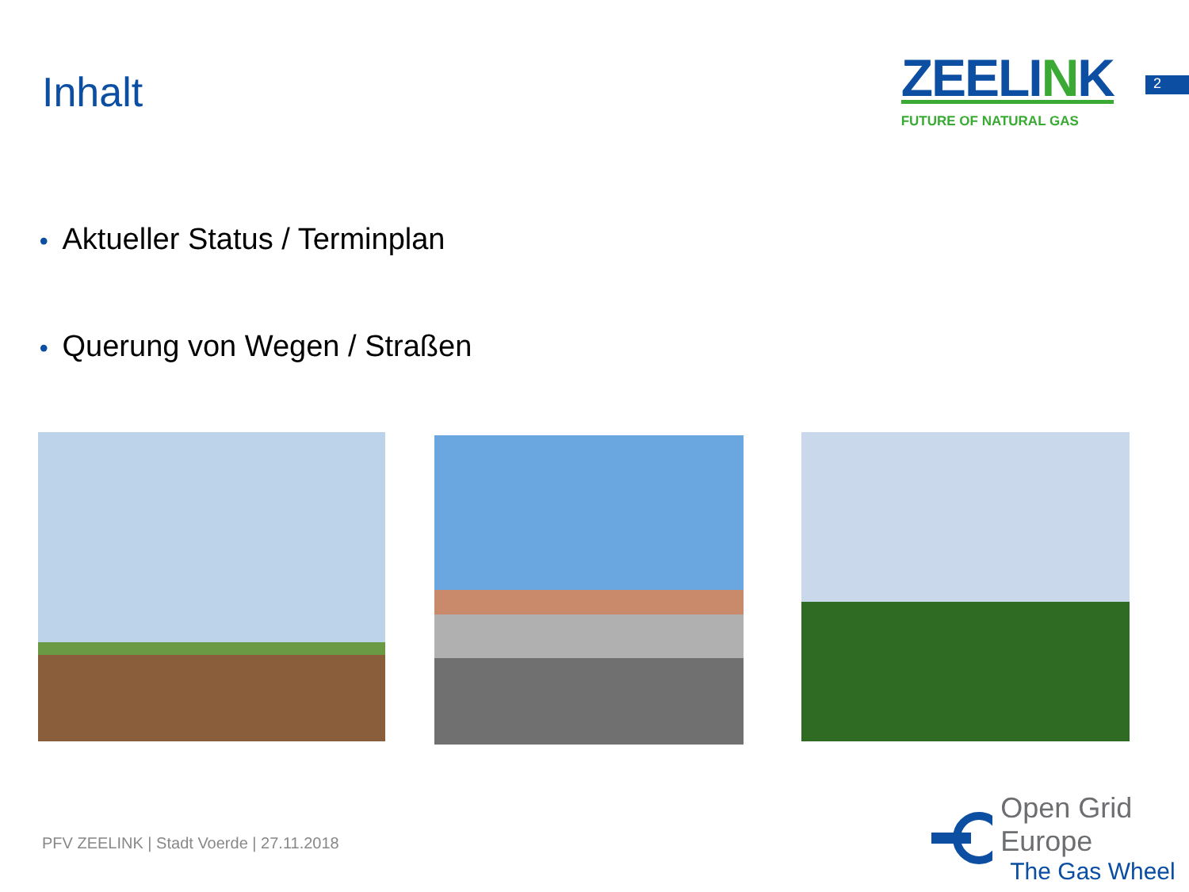Inhalt
ZEELINK
FUTURE OF NATURAL GAS
2
• Aktueller Status / Terminplan
• Querung von Wegen / Straßen
PFV ZEELINK | Stadt Voerde | 27.11.2018
Open Grid Europe
The Gas Wheel